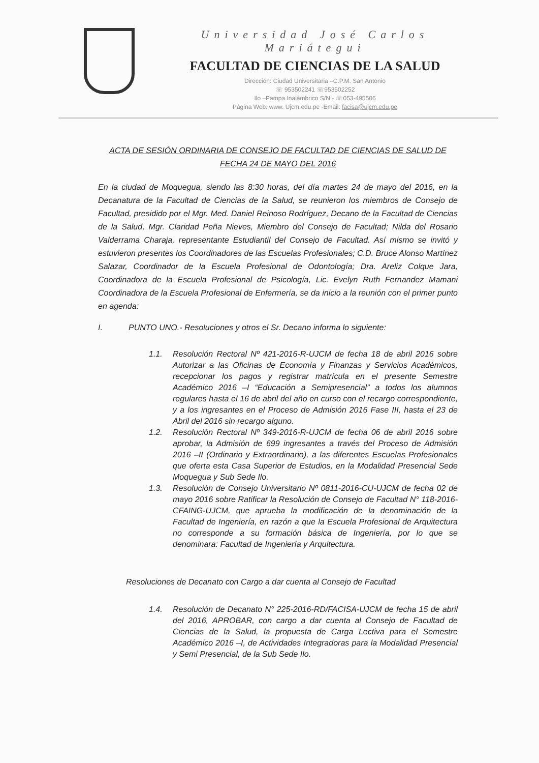Universidad José Carlos Mariátegui
FACULTAD DE CIENCIAS DE LA SALUD
Dirección: Ciudad Universitaria –C.P.M. San Antonio
☏ 953502241 ☏953502252
Ilo –Pampa Inalámbrico S/N - ☏053-495506
Página Web: www. Ujcm.edu.pe -Email: facisa@ujcm.edu.pe
ACTA DE SESIÓN ORDINARIA DE CONSEJO DE FACULTAD DE CIENCIAS DE SALUD DE FECHA 24 DE MAYO DEL 2016
En la ciudad de Moquegua, siendo las 8:30 horas, del día martes 24 de mayo del 2016, en la Decanatura de la Facultad de Ciencias de la Salud, se reunieron los miembros de Consejo de Facultad, presidido por el Mgr. Med. Daniel Reinoso Rodríguez, Decano de la Facultad de Ciencias de la Salud, Mgr. Claridad Peña Nieves, Miembro del Consejo de Facultad; Nilda del Rosario Valderrama Charaja, representante Estudiantil del Consejo de Facultad. Así mismo se invitó y estuvieron presentes los Coordinadores de las Escuelas Profesionales; C.D. Bruce Alonso Martínez Salazar, Coordinador de la Escuela Profesional de Odontología; Dra. Areliz Colque Jara, Coordinadora de la Escuela Profesional de Psicología, Lic. Evelyn Ruth Fernandez Mamani Coordinadora de la Escuela Profesional de Enfermería, se da inicio a la reunión con el primer punto en agenda:
I. PUNTO UNO.- Resoluciones y otros el Sr. Decano informa lo siguiente:
1.1. Resolución Rectoral Nº 421-2016-R-UJCM de fecha 18 de abril 2016 sobre Autorizar a las Oficinas de Economía y Finanzas y Servicios Académicos, recepcionar los pagos y registrar matrícula en el presente Semestre Académico 2016 –I “Educación a Semipresencial” a todos los alumnos regulares hasta el 16 de abril del año en curso con el recargo correspondiente, y a los ingresantes en el Proceso de Admisión 2016 Fase III, hasta el 23 de Abril del 2016 sin recargo alguno.
1.2. Resolución Rectoral Nº 349-2016-R-UJCM de fecha 06 de abril 2016 sobre aprobar, la Admisión de 699 ingresantes a través del Proceso de Admisión 2016 –II (Ordinario y Extraordinario), a las diferentes Escuelas Profesionales que oferta esta Casa Superior de Estudios, en la Modalidad Presencial Sede Moquegua y Sub Sede Ilo.
1.3. Resolución de Consejo Universitario Nº 0811-2016-CU-UJCM de fecha 02 de mayo 2016 sobre Ratificar la Resolución de Consejo de Facultad N° 118-2016-CFAING-UJCM, que aprueba la modificación de la denominación de la Facultad de Ingeniería, en razón a que la Escuela Profesional de Arquitectura no corresponde a su formación básica de Ingeniería, por lo que se denominara: Facultad de Ingeniería y Arquitectura.
Resoluciones de Decanato con Cargo a dar cuenta al Consejo de Facultad
1.4. Resolución de Decanato N° 225-2016-RD/FACISA-UJCM de fecha 15 de abril del 2016, APROBAR, con cargo a dar cuenta al Consejo de Facultad de Ciencias de la Salud, la propuesta de Carga Lectiva para el Semestre Académico 2016 –I, de Actividades Integradoras para la Modalidad Presencial y Semi Presencial, de la Sub Sede Ilo.